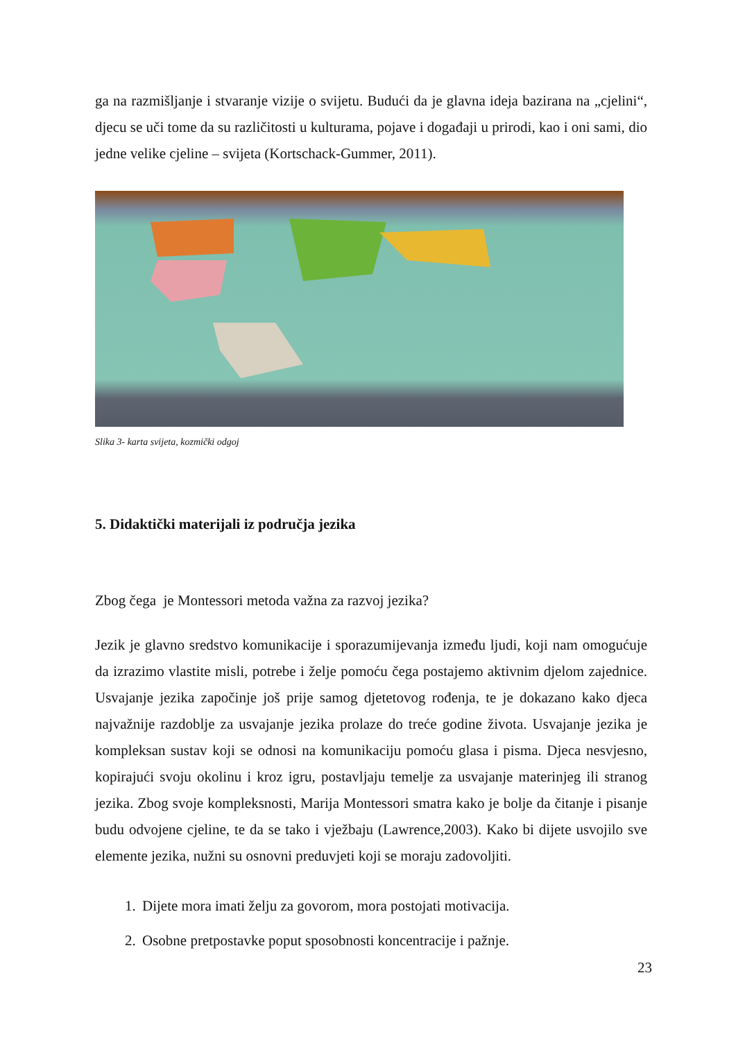ga na razmišljanje i stvaranje vizije o svijetu. Budući da je glavna ideja bazirana na „cjelini“, djecu se uči tome da su različitosti u kulturama, pojave i događaji u prirodi, kao i oni sami, dio jedne velike cjeline – svijeta (Kortschack-Gummer, 2011).
Slika 3- karta svijeta, kozmički odgoj
5. Didaktički materijali iz područja jezika
Zbog čega je Montessori metoda važna za razvoj jezika?
Jezik je glavno sredstvo komunikacije i sporazumijevanja između ljudi, koji nam omogućuje da izrazimo vlastite misli, potrebe i želje pomoću čega postajemo aktivnim djelom zajednice. Usvajanje jezika započinje još prije samog djetetovog rođenja, te je dokazano kako djeca najvažnije razdoblje za usvajanje jezika prolaze do treće godine života. Usvajanje jezika je kompleksan sustav koji se odnosi na komunikaciju pomoću glasa i pisma. Djeca nesvjesno, kopirajući svoju okolinu i kroz igru, postavljaju temelje za usvajanje materinjeg ili stranog jezika. Zbog svoje kompleksnosti, Marija Montessori smatra kako je bolje da čitanje i pisanje budu odvojene cjeline, te da se tako i vježbaju (Lawrence,2003). Kako bi dijete usvojilo sve elemente jezika, nužni su osnovni preduvjeti koji se moraju zadovoljiti.
1. Dijete mora imati želju za govorom, mora postojati motivacija.
2. Osobne pretpostavke poput sposobnosti koncentracije i pažnje.
23